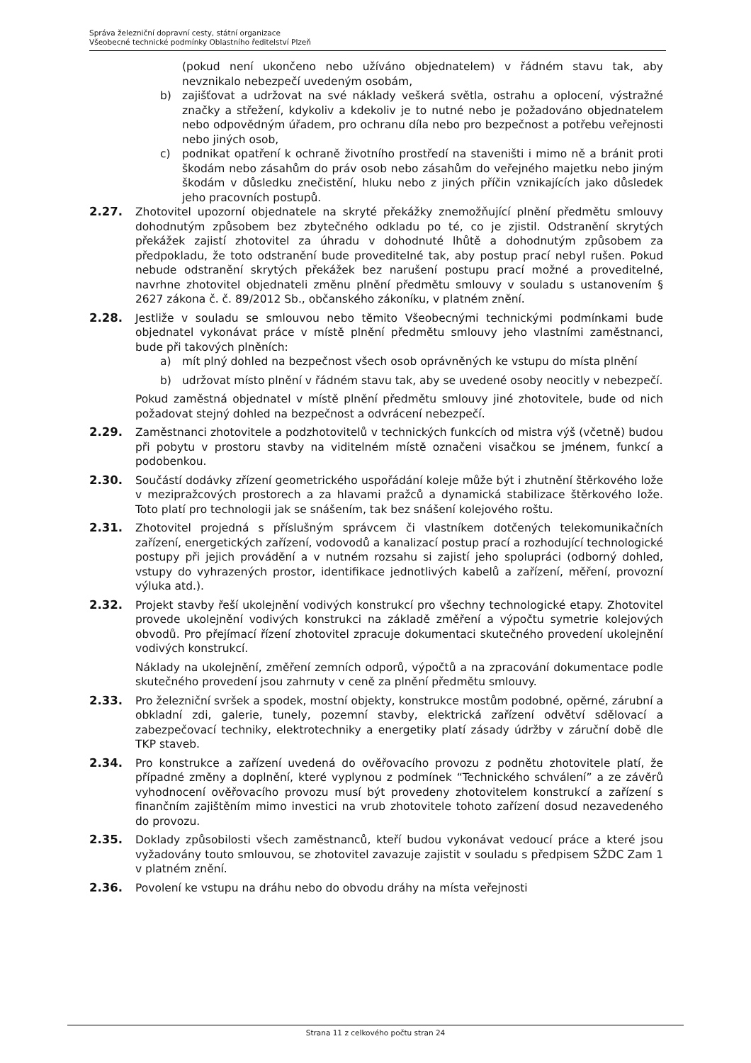Správa železniční dopravní cesty, státní organizace
Všeobecné technické podmínky Oblastního ředitelství Plzeň
(pokud není ukončeno nebo užíváno objednatelem) v řádném stavu tak, aby nevznikalo nebezpečí uvedeným osobám,
b) zajišťovat a udržovat na své náklady veškerá světla, ostrahu a oplocení, výstražné značky a střežení, kdykoliv a kdekoliv je to nutné nebo je požadováno objednatelem nebo odpovědným úřadem, pro ochranu díla nebo pro bezpečnost a potřebu veřejnosti nebo jiných osob,
c) podnikat opatření k ochraně životního prostředí na staveništi i mimo ně a bránit proti škodám nebo zásahům do práv osob nebo zásahům do veřejného majetku nebo jiným škodám v důsledku znečistění, hluku nebo z jiných příčin vznikajících jako důsledek jeho pracovních postupů.
2.27. Zhotovitel upozorní objednatele na skryté překážky znemožňující plnění předmětu smlouvy dohodnutým způsobem bez zbytečného odkladu po té, co je zjistil. Odstranění skrytých překážek zajistí zhotovitel za úhradu v dohodnuté lhůtě a dohodnutým způsobem za předpokladu, že toto odstranění bude proveditelné tak, aby postup prací nebyl rušen. Pokud nebude odstranění skrytých překážek bez narušení postupu prací možné a proveditelné, navrhne zhotovitel objednateli změnu plnění předmětu smlouvy v souladu s ustanovením § 2627 zákona č. č. 89/2012 Sb., občanského zákoníku, v platném znění.
2.28. Jestliže v souladu se smlouvou nebo těmito Všeobecnými technickými podmínkami bude objednatel vykonávat práce v místě plnění předmětu smlouvy jeho vlastními zaměstnanci, bude při takových plněních:
a) mít plný dohled na bezpečnost všech osob oprávněných ke vstupu do místa plnění
b) udržovat místo plnění v řádném stavu tak, aby se uvedené osoby neocitly v nebezpečí.
Pokud zaměstná objednatel v místě plnění předmětu smlouvy jiné zhotovitele, bude od nich požadovat stejný dohled na bezpečnost a odvrácení nebezpečí.
2.29. Zaměstnanci zhotovitele a podzhotovitelů v technických funkcích od mistra výš (včetně) budou při pobytu v prostoru stavby na viditelném místě označeni visačkou se jménem, funkcí a podobenkou.
2.30. Součástí dodávky zřízení geometrického uspořádání koleje může být i zhutnění štěrkového lože v mezipražcových prostorech a za hlavami pražců a dynamická stabilizace štěrkového lože. Toto platí pro technologii jak se snášením, tak bez snášení kolejového roštu.
2.31. Zhotovitel projedná s příslušným správcem či vlastníkem dotčených telekomunikačních zařízení, energetických zařízení, vodovodů a kanalizací postup prací a rozhodující technologické postupy při jejich provádění a v nutném rozsahu si zajistí jeho spolupráci (odborný dohled, vstupy do vyhrazených prostor, identifikace jednotlivých kabelů a zařízení, měření, provozní výluka atd.).
2.32. Projekt stavby řeší ukolejnění vodivých konstrukcí pro všechny technologické etapy. Zhotovitel provede ukolejnění vodivých konstrukci na základě změření a výpočtu symetrie kolejových obvodů. Pro přejímací řízení zhotovitel zpracuje dokumentaci skutečného provedení ukolejnění vodivých konstrukcí.
Náklady na ukolejnění, změření zemních odporů, výpočtů a na zpracování dokumentace podle skutečného provedení jsou zahrnuty v ceně za plnění předmětu smlouvy.
2.33. Pro železniční svršek a spodek, mostní objekty, konstrukce mostům podobné, opěrné, zárubní a obkladní zdi, galerie, tunely, pozemní stavby, elektrická zařízení odvětví sdělovací a zabezpečovací techniky, elektrotechniky a energetiky platí zásady údržby v záruční době dle TKP staveb.
2.34. Pro konstrukce a zařízení uvedená do ověřovacího provozu z podnětu zhotovitele platí, že případné změny a doplnění, které vyplynou z podmínek “Technického schválení” a ze závěrů vyhodnocení ověřovacího provozu musí být provedeny zhotovitelem konstrukcí a zařízení s finančním zajištěním mimo investici na vrub zhotovitele tohoto zařízení dosud nezavedeného do provozu.
2.35. Doklady způsobilosti všech zaměstnanců, kteří budou vykonávat vedoucí práce a které jsou vyžadovány touto smlouvou, se zhotovitel zavazuje zajistit v souladu s předpisem SŽDC Zam 1 v platném znění.
2.36. Povolení ke vstupu na dráhu nebo do obvodu dráhy na místa veřejnosti
Strana 11 z celkového počtu stran 24